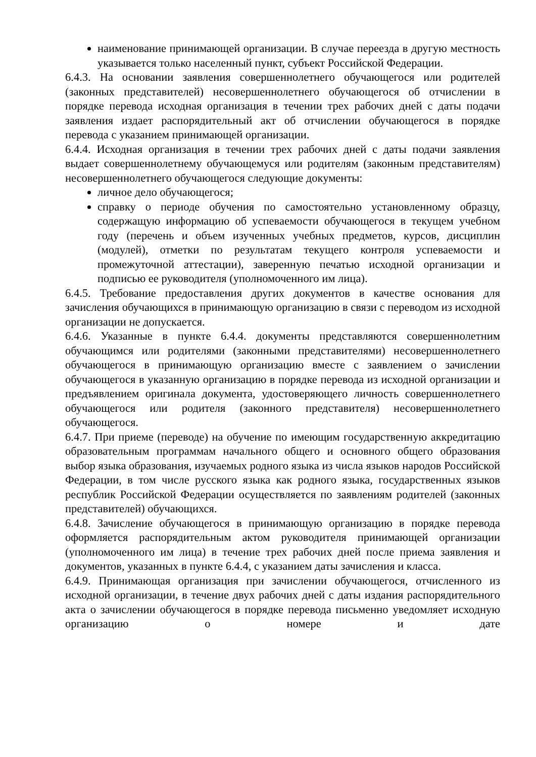наименование принимающей организации. В случае переезда в другую местность указывается только населенный пункт, субъект Российской Федерации.
6.4.3. На основании заявления совершеннолетнего обучающегося или родителей (законных представителей) несовершеннолетнего обучающегося об отчислении в порядке перевода исходная организация в течении трех рабочих дней с даты подачи заявления издает распорядительный акт об отчислении обучающегося в порядке перевода с указанием принимающей организации.
6.4.4. Исходная организация в течении трех рабочих дней с даты подачи заявления выдает совершеннолетнему обучающемуся или родителям (законным представителям) несовершеннолетнего обучающегося следующие документы:
личное дело обучающегося;
справку о периоде обучения по самостоятельно установленному образцу, содержащую информацию об успеваемости обучающегося в текущем учебном году (перечень и объем изученных учебных предметов, курсов, дисциплин (модулей), отметки по результатам текущего контроля успеваемости и промежуточной аттестации), заверенную печатью исходной организации и подписью ее руководителя (уполномоченного им лица).
6.4.5. Требование предоставления других документов в качестве основания для зачисления обучающихся в принимающую организацию в связи с переводом из исходной организации не допускается.
6.4.6. Указанные в пункте 6.4.4. документы представляются совершеннолетним обучающимся или родителями (законными представителями) несовершеннолетнего обучающегося в принимающую организацию вместе с заявлением о зачислении обучающегося в указанную организацию в порядке перевода из исходной организации и предъявлением оригинала документа, удостоверяющего личность совершеннолетнего обучающегося или родителя (законного представителя) несовершеннолетнего обучающегося.
6.4.7. При приеме (переводе) на обучение по имеющим государственную аккредитацию образовательным программам начального общего и основного общего образования выбор языка образования, изучаемых родного языка из числа языков народов Российской Федерации, в том числе русского языка как родного языка, государственных языков республик Российской Федерации осуществляется по заявлениям родителей (законных представителей) обучающихся.
6.4.8. Зачисление обучающегося в принимающую организацию в порядке перевода оформляется распорядительным актом руководителя принимающей организации (уполномоченного им лица) в течение трех рабочих дней после приема заявления и документов, указанных в пункте 6.4.4, с указанием даты зачисления и класса.
6.4.9. Принимающая организация при зачислении обучающегося, отчисленного из исходной организации, в течение двух рабочих дней с даты издания распорядительного акта о зачислении обучающегося в порядке перевода письменно уведомляет исходную организацию о номере и дате